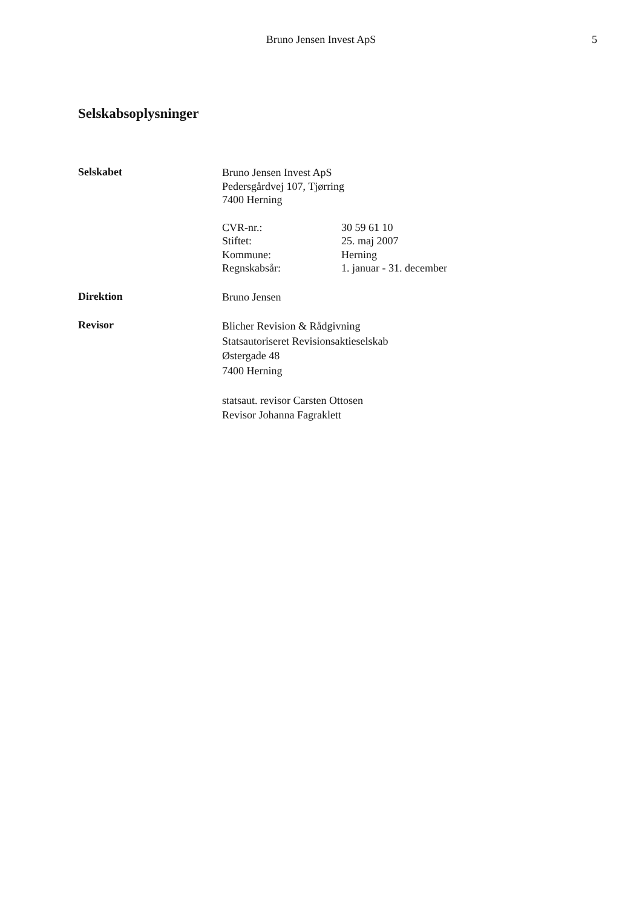Bruno Jensen Invest ApS 5
Selskabsoplysninger
Selskabet
Bruno Jensen Invest ApS
Pedersgårdvej 107, Tjørring
7400 Herning
| CVR-nr.: | 30 59 61 10 |
| Stiftet: | 25. maj 2007 |
| Kommune: | Herning |
| Regnskabsår: | 1. januar - 31. december |
Direktion
Bruno Jensen
Revisor
Blicher Revision & Rådgivning
Statsautoriseret Revisionsaktieselskab
Østergade 48
7400 Herning
statsaut. revisor Carsten Ottosen
Revisor Johanna Fagraklett